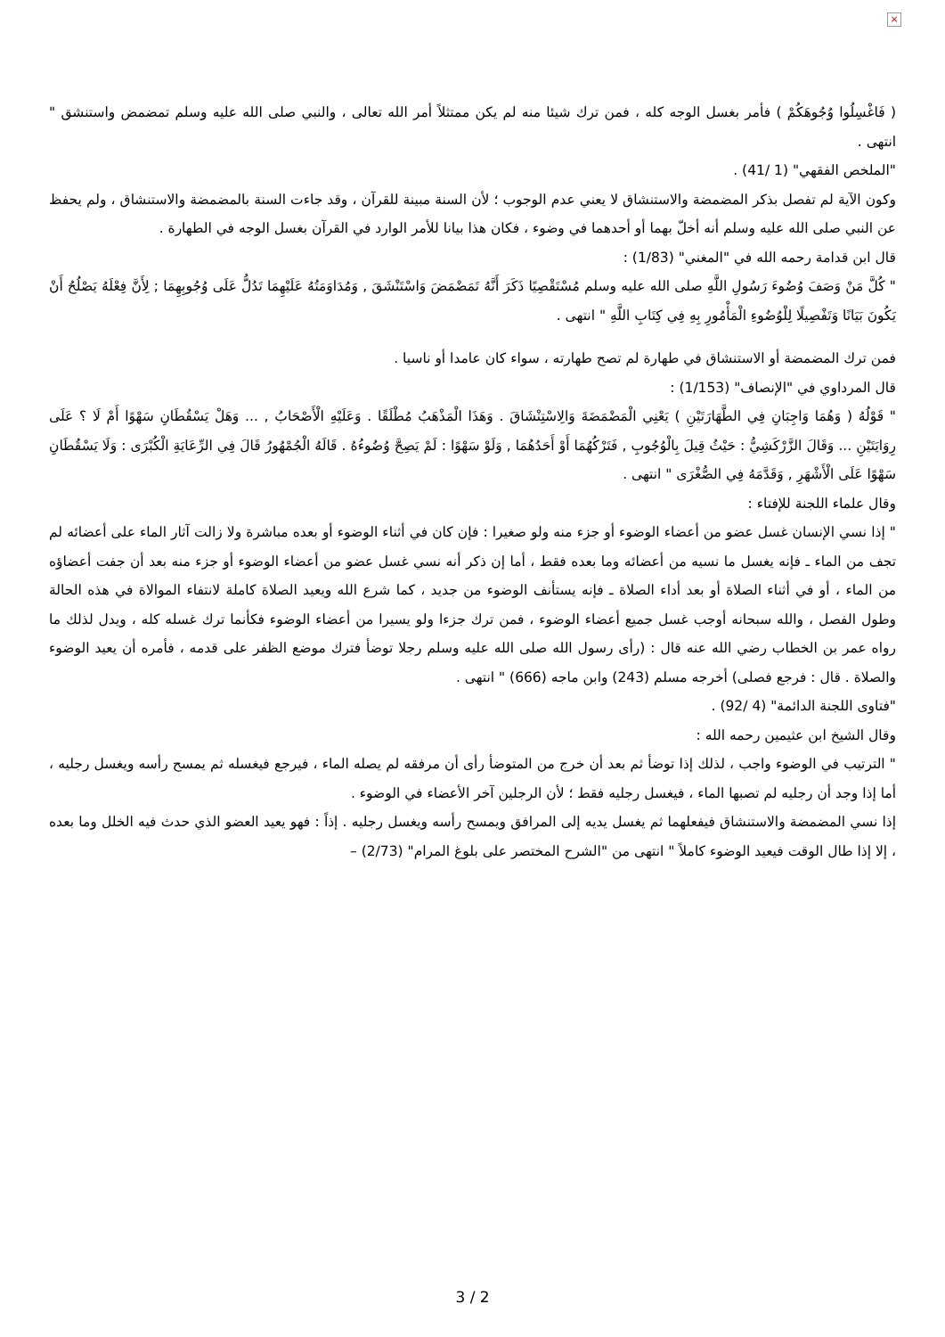×
( فَاغْسِلُوا وُجُوهَكُمْ ) فأمر بغسل الوجه كله ، فمن ترك شيئا منه لم يكن ممتثلاً أمر الله تعالى ، والنبي صلى الله عليه وسلم تمضمض واستنشق " انتهى .
"الملخص الفقهي" (1 /41) .
وكون الآية لم تفصل بذكر المضمضة والاستنشاق لا يعني عدم الوجوب ؛ لأن السنة مبينة للقرآن ، وقد جاءت السنة بالمضمضة والاستنشاق ، ولم يحفظ عن النبي صلى الله عليه وسلم أنه أخلّ بهما أو أحدهما في وضوء ، فكان هذا بيانا للأمر الوارد في القرآن بغسل الوجه في الطهارة .
قال ابن قدامة رحمه الله في "المغني" (1/83) :
" كُلَّ مَنْ وَصَفَ وُضُوءَ رَسُولِ اللَّهِ صلى الله عليه وسلم مُسْتَقْصِيًا ذَكَرَ أَنَّهُ تَمَضْمَضَ وَاسْتَنْشَقَ , وَمُدَاوَمَتُهُ عَلَيْهِمَا تَدُلُّ عَلَى وُجُوبِهِمَا ; لِأَنَّ فِعْلَهُ يَصْلُحُ أَنْ يَكُونَ بَيَانًا وَتَفْصِيلًا لِلْوُضُوءِ الْمَأْمُورِ بِهِ فِي كِتَابِ اللَّهِ " انتهى .
فمن ترك المضمضة أو الاستنشاق في طهارة لم تصح طهارته ، سواء كان عامدا أو ناسيا .
قال المرداوي في "الإنصاف" (1/153) :
" قَوْلُهُ ( وَهُمَا وَاجِبَانِ فِي الطَّهَارَتَيْنِ ) يَعْنِي الْمَضْمَضَةَ وَالِاسْتِنْشَاقَ . وَهَذَا الْمَذْهَبُ مُطْلَقًا . وَعَلَيْهِ الْأَصْحَابُ , ... وَهَلْ يَسْقُطَانِ سَهْوًا أَمْ لَا ؟ عَلَى رِوَايَتَيْنِ ... وَقَالَ الزَّرْكَشِيُّ : حَيْثُ قِيلَ بِالْوُجُوبِ , فَتَرْكُهُمَا أَوْ أَحَدُهُمَا , وَلَوْ سَهْوًا : لَمْ يَصِحَّ وُضُوءُهُ . قَالَهُ الْجُمْهُورُ قَالَ فِي الرِّعَايَةِ الْكُبْرَى : وَلَا يَسْقُطَانِ سَهْوًا عَلَى الْأَشْهَرِ , وَقَدَّمَهُ فِي الصُّغْرَى " انتهى .
وقال علماء اللجنة للإفتاء :
" إذا نسي الإنسان غسل عضو من أعضاء الوضوء أو جزء منه ولو صغيرا : فإن كان في أثناء الوضوء أو بعده مباشرة ولا زالت آثار الماء على أعضائه لم تجف من الماء ـ فإنه يغسل ما نسيه من أعضائه وما بعده فقط ، أما إن ذكر أنه نسي غسل عضو من أعضاء الوضوء أو جزء منه بعد أن جفت أعضاؤه من الماء ، أو في أثناء الصلاة أو بعد أداء الصلاة ـ فإنه يستأنف الوضوء من جديد ، كما شرع الله ويعيد الصلاة كاملة لانتفاء الموالاة في هذه الحالة وطول الفصل ، والله سبحانه أوجب غسل جميع أعضاء الوضوء ، فمن ترك جزءا ولو يسيرا من أعضاء الوضوء فكأنما ترك غسله كله ، ويدل لذلك ما رواه عمر بن الخطاب رضي الله عنه قال : (رأى رسول الله صلى الله عليه وسلم رجلا توضأ فترك موضع الظفر على قدمه ، فأمره أن يعيد الوضوء والصلاة . قال : فرجع فصلى) أخرجه مسلم (243) وابن ماجه (666) " انتهى .
"فتاوى اللجنة الدائمة" (4 /92) .
وقال الشيخ ابن عثيمين رحمه الله :
" الترتيب في الوضوء واجب ، لذلك إذا توضأ ثم بعد أن خرج من المتوضأ رأى أن مرفقه لم يصله الماء ، فيرجع فيغسله ثم يمسح رأسه ويغسل رجليه ، أما إذا وجد أن رجليه لم تصبها الماء ، فيغسل رجليه فقط ؛ لأن الرجلين آخر الأعضاء في الوضوء .
إذا نسي المضمضة والاستنشاق فيفعلهما ثم يغسل يديه إلى المرافق ويمسح رأسه ويغسل رجليه . إذاً : فهو يعيد العضو الذي حدث فيه الخلل وما بعده ، إلا إذا طال الوقت فيعيد الوضوء كاملاً " انتهى من "الشرح المختصر على بلوغ المرام" (2/73) –
3 / 2